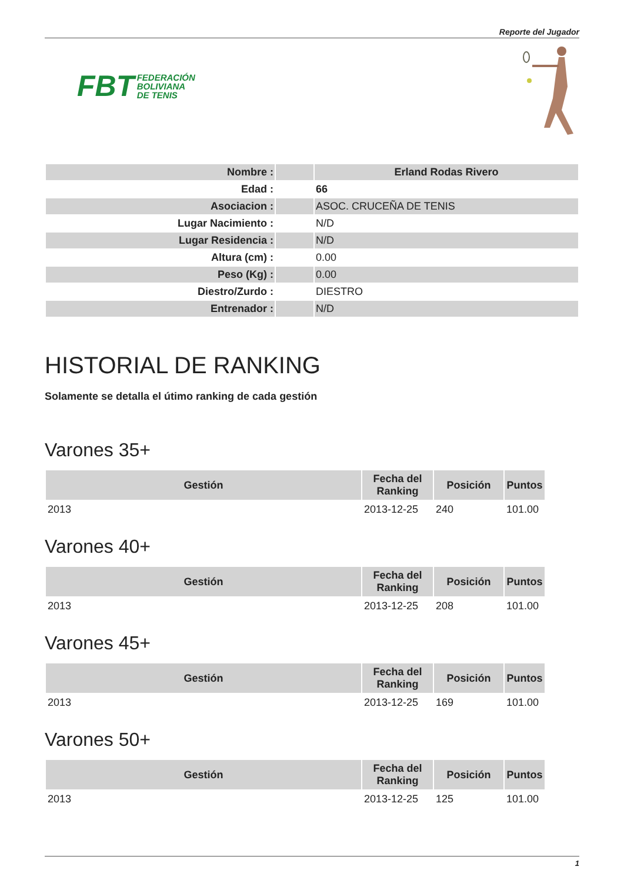Reporte del Jugador
FBT FEDERACIÓN
BOLIVIANA
DE TENIS
| Nombre : | | Erland Rodas Rivero |
| Edad : | | 66 |
| Asociacion : | | ASOC. CRUCEÑA DE TENIS |
| Lugar Nacimiento : | | N/D |
| Lugar Residencia : | | N/D |
| Altura (cm) : | | 0.00 |
| Peso (Kg) : | | 0.00 |
| Diestro/Zurdo : | | DIESTRO |
| Entrenador : | | N/D |
HISTORIAL DE RANKING
Solamente se detalla el útimo ranking de cada gestión
Varones 35+
| Gestión | Fecha del Ranking | Posición | Puntos |
| --- | --- | --- | --- |
| 2013 | 2013-12-25 | 240 | 101.00 |
Varones 40+
| Gestión | Fecha del Ranking | Posición | Puntos |
| --- | --- | --- | --- |
| 2013 | 2013-12-25 | 208 | 101.00 |
Varones 45+
| Gestión | Fecha del Ranking | Posición | Puntos |
| --- | --- | --- | --- |
| 2013 | 2013-12-25 | 169 | 101.00 |
Varones 50+
| Gestión | Fecha del Ranking | Posición | Puntos |
| --- | --- | --- | --- |
| 2013 | 2013-12-25 | 125 | 101.00 |
1